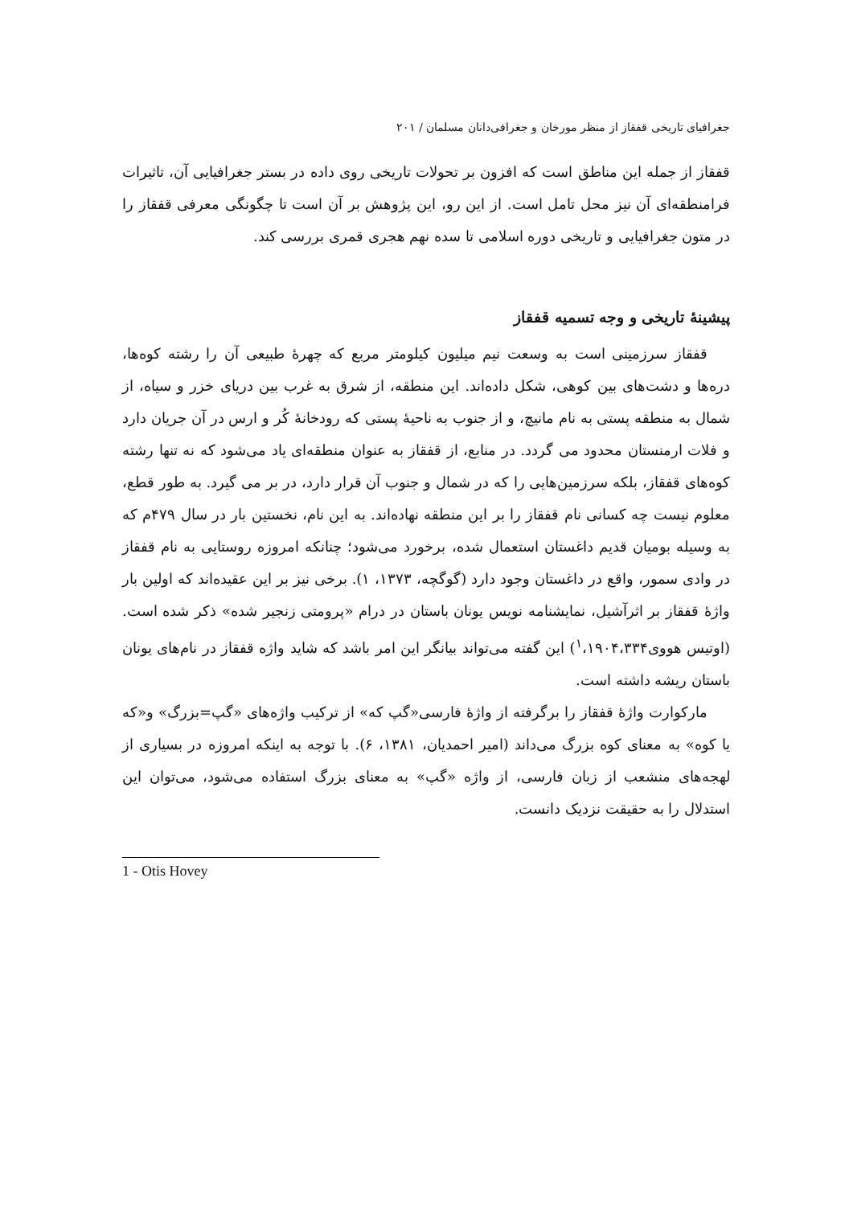جغرافیای تاریخی قفقاز از منظر مورخان و جغرافی‌دانان مسلمان / ۲۰۱
قفقاز از جمله این مناطق است که افزون بر تحولات تاریخی روی داده در بستر جغرافیایی آن، تاثیرات فرامنطقه‌ای آن نیز محل تامل است. از این رو، این پژوهش بر آن است تا چگونگی معرفی قفقاز را در متون جغرافیایی و تاریخی دوره اسلامی تا سده نهم هجری قمری بررسی کند.
پیشینۀ تاریخی و وجه تسمیه قفقاز
قفقاز سرزمینی است به وسعت نیم میلیون کیلومتر مربع که چهرۀ طبیعی آن را رشته کوه‌ها، دره‌ها و دشت‌های بین کوهی، شکل داده‌اند. این منطقه، از شرق به غرب بین دریای خزر و سیاه، از شمال به منطقه پستی به نام مانیچ، و از جنوب به ناحیۀ پستی که رودخانۀ کُر و ارس در آن جریان دارد و فلات ارمنستان محدود می گردد. در منابع، از قفقاز به عنوان منطقه‌ای یاد می‌شود که نه تنها رشته کوه‌های قفقاز، بلکه سرزمین‌هایی را که در شمال و جنوب آن قرار دارد، در بر می گیرد. به طور قطع، معلوم نیست چه کسانی نام قفقاز را بر این منطقه نهاده‌اند. به این نام، نخستین بار در سال ۴۷۹م که به وسیله بومیان قدیم داغستان استعمال شده، برخورد می‌شود؛ چنانکه امروزه روستایی به نام قفقاز در وادی سمور، واقع در داغستان وجود دارد (گوگچه، ۱۳۷۳، ۱). برخی نیز بر این عقیده‌اند که اولین بار واژۀ قفقاز بر اثرآشیل، نمایشنامه نویس یونان باستان در درام «پرومتی زنجیر شده» ذکر شده است.(اوتیس هووی<sup>۱</sup>،۱۹۰۴،۳۳۴) این گفته می‌تواند بیانگر این امر باشد که شاید واژه قفقاز در نام‌های یونان باستان ریشه داشته است.
مارکوارت واژۀ قفقاز را برگرفته از واژۀ فارسی«گپ که» از ترکیب واژه‌های «گپ=بزرگ» و«که یا کوه» به معنای کوه بزرگ می‌داند (امیر احمدیان، ۱۳۸۱، ۶). با توجه به اینکه امروزه در بسیاری از لهجه‌های منشعب از زبان فارسی، از واژه «گپ» به معنای بزرگ استفاده می‌شود، می‌توان این استدلال را به حقیقت نزدیک دانست.
1 - Otis Hovey